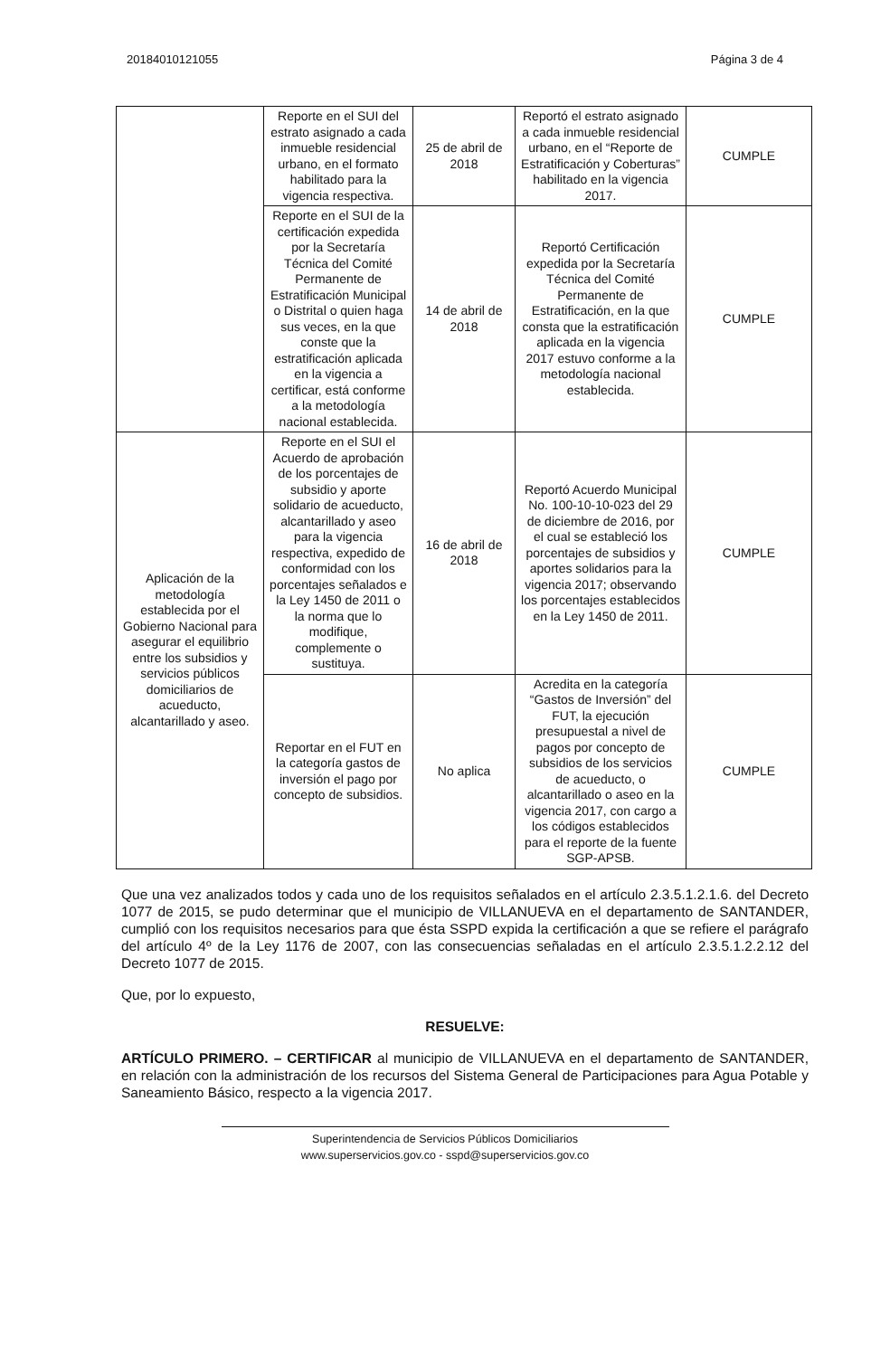20184010121055 Página 3 de 4
| | Reporte en el SUI del estrato asignado a cada inmueble residencial urbano, en el formato habilitado para la vigencia respectiva. | 25 de abril de 2018 | Reportó el estrato asignado a cada inmueble residencial urbano, en el “Reporte de Estratificación y Coberturas” habilitado en la vigencia 2017. | CUMPLE |
| | Reporte en el SUI de la certificación expedida por la Secretaría Técnica del Comité Permanente de Estratificación Municipal o Distrital o quien haga sus veces, en la que conste que la estratificación aplicada en la vigencia a certificar, está conforme a la metodología nacional establecida. | 14 de abril de 2018 | Reportó Certificación expedida por la Secretaría Técnica del Comité Permanente de Estratificación, en la que consta que la estratificación aplicada en la vigencia 2017 estuvo conforme a la metodología nacional establecida. | CUMPLE |
| Aplicación de la metodología establecida por el Gobierno Nacional para asegurar el equilibrio entre los subsidios y servicios públicos domiciliarios de acueducto, alcantarillado y aseo. | Reporte en el SUI el Acuerdo de aprobación de los porcentajes de subsidio y aporte solidario de acueducto, alcantarillado y aseo para la vigencia respectiva, expedido de conformidad con los porcentajes señalados e la Ley 1450 de 2011 o la norma que lo modifique, complemente o sustituya. | 16 de abril de 2018 | Reportó Acuerdo Municipal No. 100-10-10-023 del 29 de diciembre de 2016, por el cual se estableció los porcentajes de subsidios y aportes solidarios para la vigencia 2017; observando los porcentajes establecidos en la Ley 1450 de 2011. | CUMPLE |
| | Reportar en el FUT en la categoría gastos de inversión el pago por concepto de subsidios. | No aplica | Acredita en la categoría “Gastos de Inversión” del FUT, la ejecución presupuestal a nivel de pagos por concepto de subsidios de los servicios de acueducto, o alcantarillado o aseo en la vigencia 2017, con cargo a los códigos establecidos para el reporte de la fuente SGP-APSB. | CUMPLE |
Que una vez analizados todos y cada uno de los requisitos señalados en el artículo 2.3.5.1.2.1.6. del Decreto 1077 de 2015, se pudo determinar que el municipio de VILLANUEVA en el departamento de SANTANDER, cumplió con los requisitos necesarios para que ésta SSPD expida la certificación a que se refiere el parágrafo del artículo 4º de la Ley 1176 de 2007, con las consecuencias señaladas en el artículo 2.3.5.1.2.2.12 del Decreto 1077 de 2015.
Que, por lo expuesto,
RESUELVE:
ARTÍCULO PRIMERO. – CERTIFICAR al municipio de VILLANUEVA en el departamento de SANTANDER, en relación con la administración de los recursos del Sistema General de Participaciones para Agua Potable y Saneamiento Básico, respecto a la vigencia 2017.
Superintendencia de Servicios Públicos Domiciliarios
www.superservicios.gov.co - sspd@superservicios.gov.co